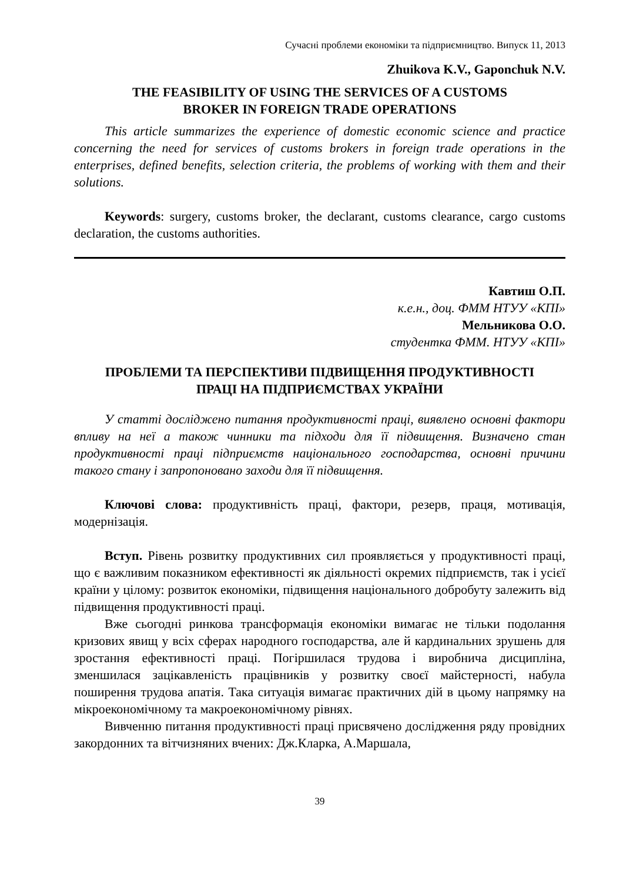Сучасні проблеми економіки та підприємництво. Випуск 11, 2013
Zhuikova K.V., Gaponchuk N.V.
THE FEASIBILITY OF USING THE SERVICES OF A CUSTOMS
BROKER IN FOREIGN TRADE OPERATIONS
This article summarizes the experience of domestic economic science and practice concerning the need for services of customs brokers in foreign trade operations in the enterprises, defined benefits, selection criteria, the problems of working with them and their solutions.
Keywords: surgery, customs broker, the declarant, customs clearance, cargo customs declaration, the customs authorities.
Кавтиш О.П.
к.е.н., доц. ФММ НТУУ «КПІ»
Мельникова О.О.
студентка ФММ. НТУУ «КПІ»
ПРОБЛЕМИ ТА ПЕРСПЕКТИВИ ПІДВИЩЕННЯ ПРОДУКТИВНОСТІ
ПРАЦІ НА ПІДПРИЄМСТВАХ УКРАЇНИ
У статті досліджено питання продуктивності праці, виявлено основні фактори впливу на неї а також чинники та підходи для її підвищення. Визначено стан продуктивності праці підприємств національного господарства, основні причини такого стану і запропоновано заходи для її підвищення.
Ключові слова: продуктивність праці, фактори, резерв, праця, мотивація, модернізація.
Вступ. Рівень розвитку продуктивних сил проявляється у продуктивності праці, що є важливим показником ефективності як діяльності окремих підприємств, так і усієї країни у цілому: розвиток економіки, підвищення національного добробуту залежить від підвищення продуктивності праці.
Вже сьогодні ринкова трансформація економіки вимагає не тільки подолання кризових явищ у всіх сферах народного господарства, але й кардинальних зрушень для зростання ефективності праці. Погіршилася трудова і виробнича дисципліна, зменшилася зацікавленість працівників у розвитку своєї майстерності, набула поширення трудова апатія. Така ситуація вимагає практичних дій в цьому напрямку на мікроекономічному та макроекономічному рівнях.
Вивченню питання продуктивності праці присвячено дослідження ряду провідних закордонних та вітчизняних вчених: Дж.Кларка, А.Маршала,
39